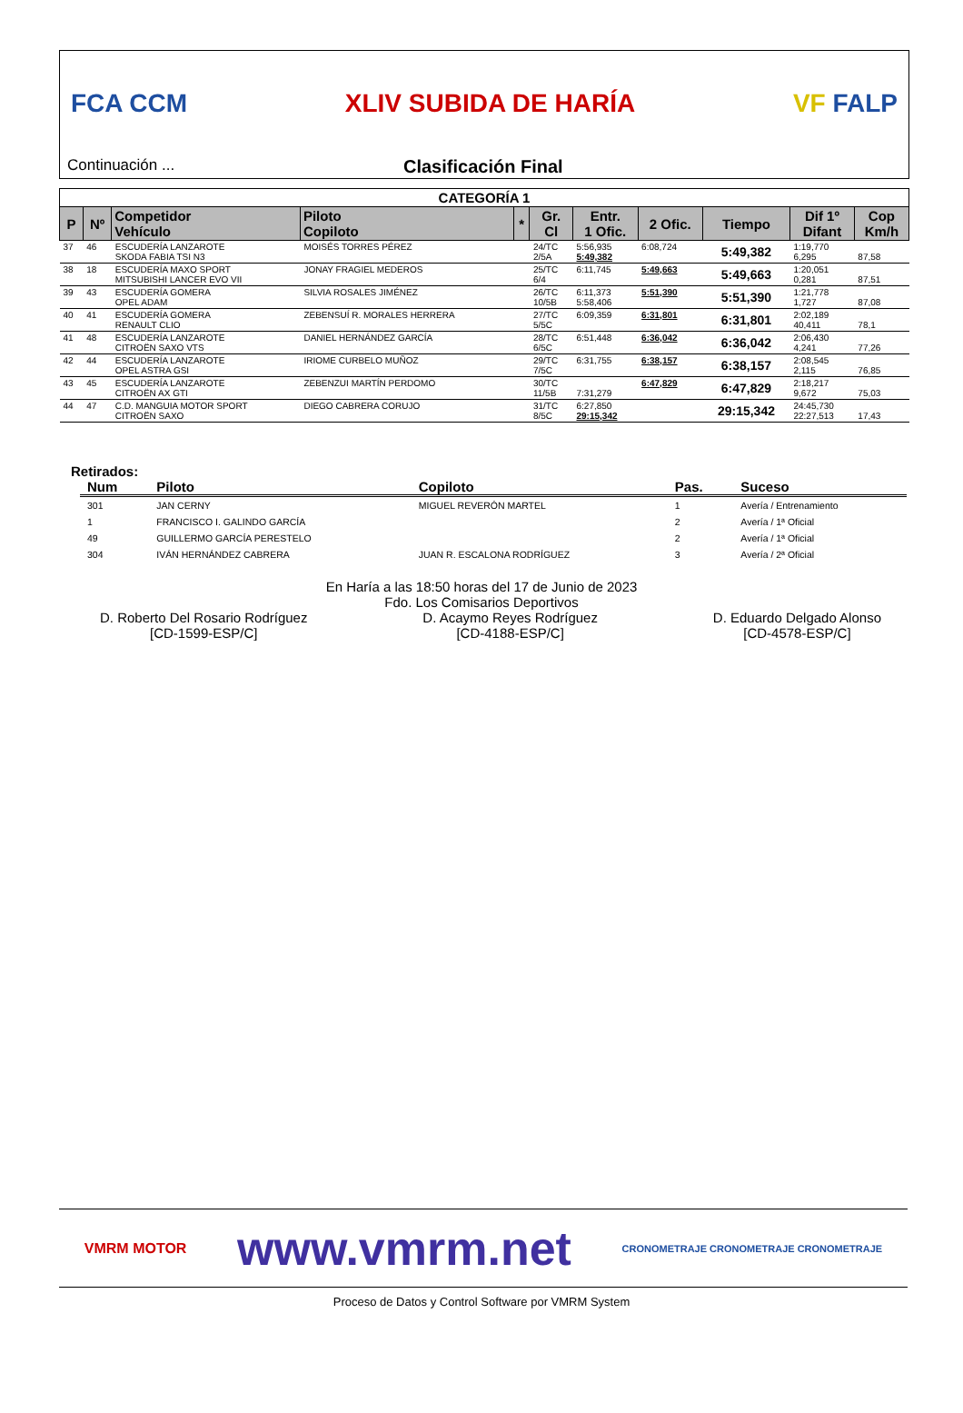FCA CCM XLIV SUBIDA DE HARÍA VF FALP
Continuación ...
Clasificación Final
| CATEGORÍA 1 | | | | | | | | | | |
| --- | --- | --- | --- | --- | --- | --- | --- | --- | --- | --- |
| P | Nº | Competidor Vehículo | Piloto Copiloto | * | Gr. Cl | Entr. 1 Ofic. | 2 Ofic. | Tiempo | Dif 1º Difant | Cop Km/h |
| 37 | 46 | ESCUDERÍA LANZAROTE SKODA FABIA TSI N3 | MOISÉS TORRES PÉREZ | | 24/TC 2/5A | 5:56,935 5:49,382 | 6:08,724 | 5:49,382 | 1:19,770 6,295 | 87,58 |
| 38 | 18 | ESCUDERÍA MAXO SPORT MITSUBISHI LANCER EVO VII | JONAY FRAGIEL MEDEROS | | 25/TC 6/4 | 6:11,745 | 5:49,663 | 5:49,663 | 1:20,051 0,281 | 87,51 |
| 39 | 43 | ESCUDERÍA GOMERA OPEL ADAM | SILVIA ROSALES JIMÉNEZ | | 26/TC 10/5B | 6:11,373 5:58,406 | 5:51,390 | 5:51,390 | 1:21,778 1,727 | 87,08 |
| 40 | 41 | ESCUDERÍA GOMERA RENAULT CLIO | ZEBENSUÍ R. MORALES HERRERA | | 27/TC 5/5C | 6:09,359 | 6:31,801 | 6:31,801 | 2:02,189 40,411 | 78,1 |
| 41 | 48 | ESCUDERÍA LANZAROTE CITROËN SAXO VTS | DANIEL HERNÁNDEZ GARCÍA | | 28/TC 6/5C | 6:51,448 | 6:36,042 | 6:36,042 | 2:06,430 4,241 | 77,26 |
| 42 | 44 | ESCUDERÍA LANZAROTE OPEL ASTRA GSI | IRIOME CURBELO MUÑOZ | | 29/TC 7/5C | 6:31,755 | 6:38,157 | 6:38,157 | 2:08,545 2,115 | 76,85 |
| 43 | 45 | ESCUDERÍA LANZAROTE CITROËN AX GTI | ZEBENZUI MARTÍN PERDOMO | | 30/TC 11/5B | 7:31,279 | 6:47,829 | 6:47,829 | 2:18,217 9,672 | 75,03 |
| 44 | 47 | C.D. MANGUIA MOTOR SPORT CITROËN SAXO | DIEGO CABRERA CORUJO | | 31/TC 8/5C | 6:27,850 29:15,342 | | 29:15,342 | 24:45,730 22:27,513 | 17,43 |
Retirados:
| Num | Piloto | Copiloto | Pas. | Suceso |
| --- | --- | --- | --- | --- |
| 301 | JAN CERNY | MIGUEL REVERÓN MARTEL | 1 | Avería / Entrenamiento |
| 1 | FRANCISCO I. GALINDO GARCÍA | | 2 | Avería / 1ª Oficial |
| 49 | GUILLERMO GARCÍA PERESTELO | | 2 | Avería / 1ª Oficial |
| 304 | IVÁN HERNÁNDEZ CABRERA | JUAN R. ESCALONA RODRÍGUEZ | 3 | Avería / 2ª Oficial |
En Haría a las 18:50 horas del 17 de Junio de 2023
Fdo. Los Comisarios Deportivos
D. Roberto Del Rosario Rodríguez
[CD-1599-ESP/C]
D. Acaymo Reyes Rodríguez
[CD-4188-ESP/C]
D. Eduardo Delgado Alonso
[CD-4578-ESP/C]
VMRM MOTOR www.vmrm.net CRONOMETRAJE CRONOMETRAJE CRONOMETRAJE
Proceso de Datos y Control Software por VMRM System